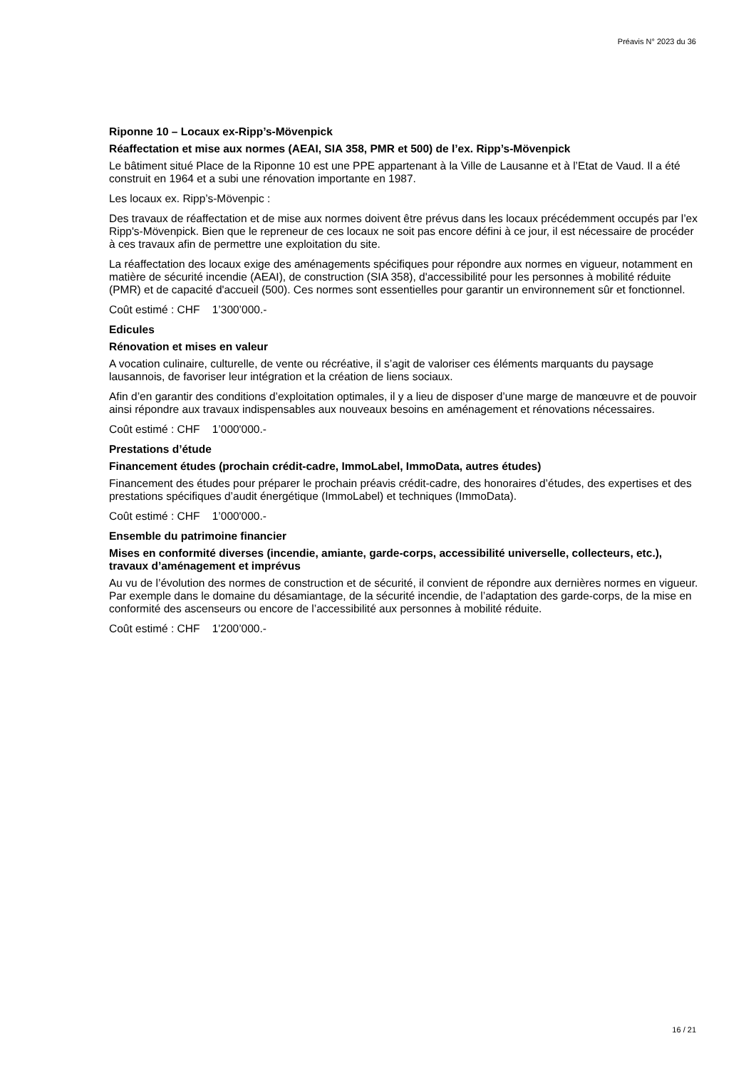Préavis N° 2023 du 36
Riponne 10 – Locaux ex-Ripp’s-Mövenpick
Réaffectation et mise aux normes (AEAI, SIA 358, PMR et 500) de l’ex. Ripp’s-Mövenpick
Le bâtiment situé Place de la Riponne 10 est une PPE appartenant à la Ville de Lausanne et à l’Etat de Vaud. Il a été construit en 1964 et a subi une rénovation importante en 1987.
Les locaux ex. Ripp’s-Mövenpic :
Des travaux de réaffectation et de mise aux normes doivent être prévus dans les locaux précédemment occupés par l’ex Ripp's-Mövenpick. Bien que le repreneur de ces locaux ne soit pas encore défini à ce jour, il est nécessaire de procéder à ces travaux afin de permettre une exploitation du site.
La réaffectation des locaux exige des aménagements spécifiques pour répondre aux normes en vigueur, notamment en matière de sécurité incendie (AEAI), de construction (SIA 358), d'accessibilité pour les personnes à mobilité réduite (PMR) et de capacité d'accueil (500). Ces normes sont essentielles pour garantir un environnement sûr et fonctionnel.
Coût estimé : CHF 1’300’000.-
Edicules
Rénovation et mises en valeur
A vocation culinaire, culturelle, de vente ou récréative, il s’agit de valoriser ces éléments marquants du paysage lausannois, de favoriser leur intégration et la création de liens sociaux.
Afin d’en garantir des conditions d’exploitation optimales, il y a lieu de disposer d’une marge de manœuvre et de pouvoir ainsi répondre aux travaux indispensables aux nouveaux besoins en aménagement et rénovations nécessaires.
Coût estimé : CHF 1’000'000.-
Prestations d’étude
Financement études (prochain crédit-cadre, ImmoLabel, ImmoData, autres études)
Financement des études pour préparer le prochain préavis crédit-cadre, des honoraires d’études, des expertises et des prestations spécifiques d’audit énergétique (ImmoLabel) et techniques (ImmoData).
Coût estimé : CHF 1’000'000.-
Ensemble du patrimoine financier
Mises en conformité diverses (incendie, amiante, garde-corps, accessibilité universelle, collecteurs, etc.), travaux d’aménagement et imprévus
Au vu de l’évolution des normes de construction et de sécurité, il convient de répondre aux dernières normes en vigueur. Par exemple dans le domaine du désamiantage, de la sécurité incendie, de l’adaptation des garde-corps, de la mise en conformité des ascenseurs ou encore de l’accessibilité aux personnes à mobilité réduite.
Coût estimé : CHF 1'200’000.-
16 / 21